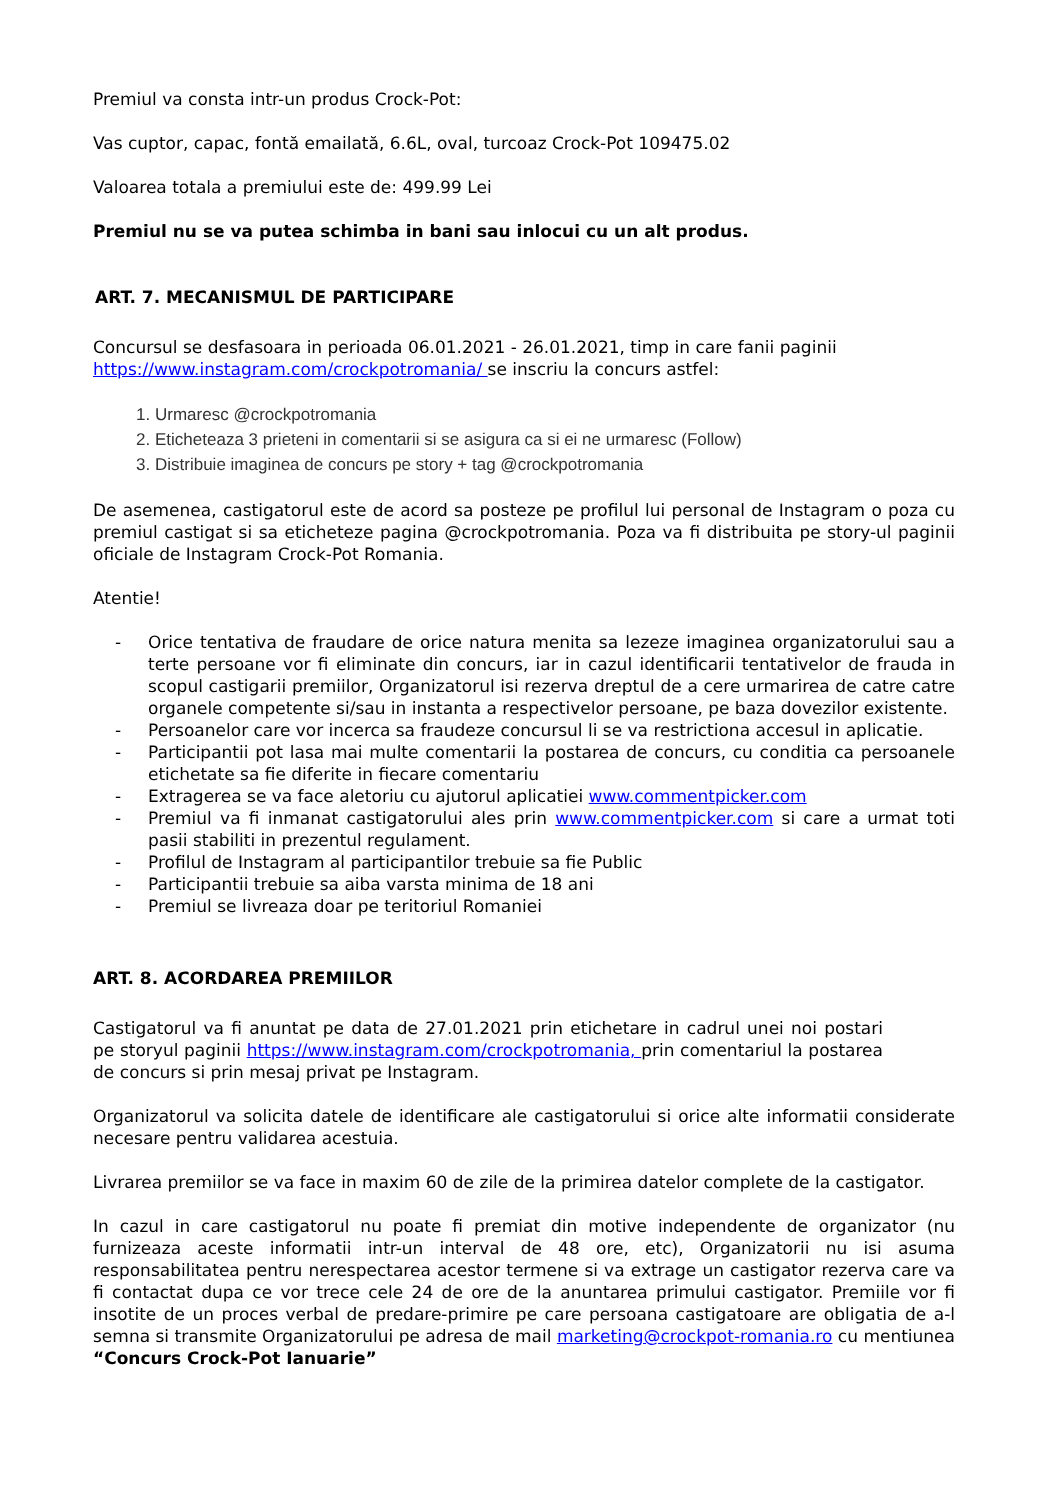Premiul va consta intr-un produs Crock-Pot:
Vas cuptor, capac, fontă emailată, 6.6L, oval, turcoaz Crock-Pot 109475.02
Valoarea totala a premiului este de: 499.99 Lei
Premiul nu se va putea schimba in bani sau inlocui cu un alt produs.
ART. 7. MECANISMUL DE PARTICIPARE
Concursul se desfasoara in perioada 06.01.2021 - 26.01.2021, timp in care fanii paginii
https://www.instagram.com/crockpotromania/ se inscriu la concurs astfel:
1. Urmaresc @crockpotromania
2. Eticheteaza 3 prieteni in comentarii si se asigura ca si ei ne urmaresc (Follow)
3. Distribuie imaginea de concurs pe story + tag @crockpotromania
De asemenea, castigatorul este de acord sa posteze pe profilul lui personal de Instagram o poza cu premiul castigat si sa eticheteze pagina @crockpotromania. Poza va fi distribuita pe story-ul paginii oficiale de Instagram Crock-Pot Romania.
Atentie!
- Orice tentativa de fraudare de orice natura menita sa lezeze imaginea organizatorului sau a terte persoane vor fi eliminate din concurs, iar in cazul identificarii tentativelor de frauda in scopul castigarii premiilor, Organizatorul isi rezerva dreptul de a cere urmarirea de catre catre organele competente si/sau in instanta a respectivelor persoane, pe baza dovezilor existente.
- Persoanelor care vor incerca sa fraudeze concursul li se va restrictiona accesul in aplicatie.
- Participantii pot lasa mai multe comentarii la postarea de concurs, cu conditia ca persoanele etichetate sa fie diferite in fiecare comentariu
- Extragerea se va face aletoriu cu ajutorul aplicatiei www.commentpicker.com
- Premiul va fi inmanat castigatorului ales prin www.commentpicker.com si care a urmat toti pasii stabiliti in prezentul regulament.
- Profilul de Instagram al participantilor trebuie sa fie Public
- Participantii trebuie sa aiba varsta minima de 18 ani
- Premiul se livreaza doar pe teritoriul Romaniei
ART. 8. ACORDAREA PREMIILOR
Castigatorul va fi anuntat pe data de 27.01.2021 prin etichetare in cadrul unei noi postari pe storyul paginii https://www.instagram.com/crockpotromania, prin comentariul la postarea de concurs si prin mesaj privat pe Instagram.
Organizatorul va solicita datele de identificare ale castigatorului si orice alte informatii considerate necesare pentru validarea acestuia.
Livrarea premiilor se va face in maxim 60 de zile de la primirea datelor complete de la castigator.
In cazul in care castigatorul nu poate fi premiat din motive independente de organizator (nu furnizeaza aceste informatii intr-un interval de 48 ore, etc), Organizatorii nu isi asuma responsabilitatea pentru nerespectarea acestor termene si va extrage un castigator rezerva care va fi contactat dupa ce vor trece cele 24 de ore de la anuntarea primului castigator. Premiile vor fi insotite de un proces verbal de predare-primire pe care persoana castigatoare are obligatia de a-l semna si transmite Organizatorului pe adresa de mail marketing@crockpot-romania.ro cu mentiunea “Concurs Crock-Pot Ianuarie”